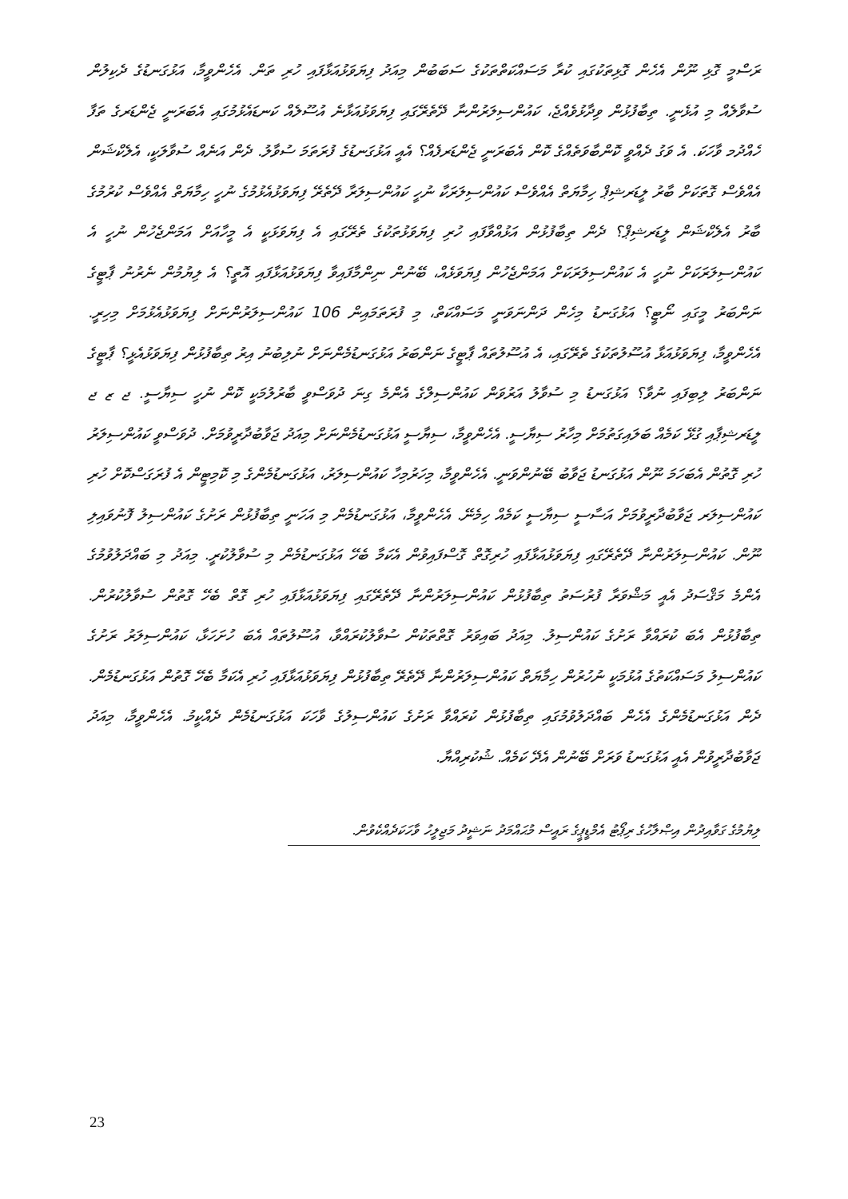ރަސްމީ ގޮޅި ނޫން އެހެން ގޮޅިތަކުގައި ކުރާ މަސައްކަތްތަކުގެ ސަބަބުން މިއަދު ފިޔަވަޅުއަޅާފައި ހުރި ތަން. އެހެންވީމާ، އަޅުގަނޑުގެ ދެކިލުން ސުވާލެއް މި އުޅެނީ. ތިބާފުޅުން ވިދާޅުވެއްޖެ، ކައުންސިލަރުންނާ ދޭތެރޭގައި ފިޔަވަޅުއަޅާނެ އުސޫލެއް ކަނޑައެޅުމުގައި އެބަރަނީ ޖެންޑަރގެ ތަފާ ހެއްދުމ ވާހަކަ. އެ ވަގު ދެއްވީ ކޮންބާވަތެއްގެ ކޮން އެބަރަނީ ޖެންޑަރފެއް؟ އެއީ އަޅުގަނޑުގެ ފުރަތަމަ ސުވާލު. ދެން އަނެއް ސުވާލަކީ، އެލެކްޝަން އެއްވެސް ގޮތަކަށް ބާރު ލީޑަރޝިޕް ހިމާޔަތް އެއްވެސް ކައުންސިލަރަކާ ނުހީ ކައުންސިލަރާ ދޭތެރޭ ފިޔަވަޅުއެޅުމުގެ ނުހީ ހިމާޔަތް އެއްވެސް ކުރުމުގެ ބާރު އެލެކްޝަން ލީޑަރޝިޕް؟ ދެން ތިބާފުޅުން އަޅުއްވާފައި ހުރި ފިޔަވަޅުތަކުގެ ތެރޭގައި އެ ފިޔަވަޅަކީ އެ މީހާއަށް އަމަންޖެހުން ނުހީ އެ ކައުންސިލަރަކަށް ނުހީ އެ ކައުންސިލަރަކަށް އަމަންޖެހުން ފިޔަވަޅެއް، ބޭނުން ނިންމާފައިވާ ފިޔަވަޅުއަޅާފައި އޮތީ؟ އެ ލިޔުމުން ނެރުނު ޕާޓީގެ ނަންބަރު މީގައި ނޯޓީ؟ އަޅުގަނޑު މިހެން ދަންނަވަނީ މަސައްކަތް، މި ފުރަތަމައިން 106 ކައުންސިލަރުންނަށް ފިޔަވަޅުއެޅުމަށް މިހިރީ. އެހެންވީމާ، ފިޔަވަޅުއަޅާ އުސޫލުތަކުގެ ތެރޭގައި، އެ އުސޫލުތައް ޕާޓީގެ ނަންބަރު އަޅުގަނޑުމެންނަށް ނުލިބުނު އިރު ތިބާފުޅުން ފިޔަވަޅުއެޅީ؟ ޕާޓީގެ ނަންބަރު ލިބިފައި ނުވާ؟ އަޅުގަނޑު މި ސުވާލު އަރުވަން ކައުންސިލްގެ އެންމެ ގިނަ ދުވަސްވީ ބާރުލުމަކީ ކޮން ނުހީ ސިޔާސީ. ޖ ޒ ޖ ލީޑަރޝިޕާއި ގުޅޭ ކަމެއް ބަލައިގަތުމަށް މިހާރު ސިޔާސީ. އެހެންވީމާ، ސިޔާސީ އަޅުގަނޑުމެންނަށް މިއަދު ޖަވާބުދާރީވުމަށް. ދުވަސްވީ ކައުންސިލަރު ހުރި ގޮތުން އެބަހަމަ ނޫން އަޅުގަނޑު ޖަވާބު ބޭނުންވަނީ. އެހެންވީމާ، މިހަރުމިހާ ކައުންސިލަރު، އަޅުގަނޑުމެންގެ މި ކޮމިޓީން އެ ފުރަގަސްކޮށް ހުރި ކައުންސިލަރ ޖަވާބުދާރީވުމަށް އަސާސީ ސިޔާސީ ކަމެއް ހިމެނޭ. އެހެންވީމާ، އަޅުގަނޑުމެން މި އަހަނީ ތިބާފުޅުން ރަށުގެ ކައުންސިލު ފޮނުވައިލި ނޫން. ކައުންސިލަރުންނާ ދޭތެރޭގައި ފިޔަވަޅުއަޅާފައި ހުރިގޮތް ގޮސްފައިވުން އެކަމާ ބެހޭ އަޅުގަނޑުމެން މި ސުވާލުކުރީ. މިއަދު މި ބައްދަލުވުމުގެ އެންމެ މަޤްސަދު އެއީ މަޝްވަރާ ފުރުސަތު ތިބާފުޅުން ކައުންސިލަރުންނާ ދޭތެރޭގައި ފިޔަވަޅުއަޅާފައި ހުރި ގޮތް ބެހޭ ގޮތުން ސުވާލުކުރުން. ތިބާފުޅުން އެބަ ކުރައްވާ ރަށުގެ ކައުންސިލު. މިއަދު ބައިވަރު ގޮތްތަކުން ސުވާލުކުރައްވާ، އުސޫލުތައް އެބަ ހުށަހަޅާ، ކައުންސިލަރު ރަށުގެ ކައުންސިލު މަސައްކަތުގެ އުޅުމަކީ ނުހުރުން ހިމާޔަތް ކައުންސިލަރުންނާ ދޭތެރޭ ތިބާފުޅުން ފިޔަވަޅުއަޅާފައި ހުރި އެކަމާ ބެހޭ ގޮތުން އަޅުގަނޑުމެން. ދެން އަޅުގަނޑުމެންގެ އެހެން ބައްދަލުވުމުގައި ތިބާފުޅުން ކުރައްވާ ރަށުގެ ކައުންސިލުގެ ވާހަކަ އަޅުގަނޑުމެން ދެއްކީމު. އެހެންވީމާ، މިއަދު ޖަވާބުދާރީވުން އެއީ އަޅުގަނޑު ވަރަށް ބޭނުން އެދޭ ކަމެއް. ޝުކުރިއްޔާ.
ލިޔުމުގެ ގަވާއިދުން އިޞްލާހުގެ ރިޕޯޓު އެމްޑީޕީގެ ރައީސް މުޙައްމަދު ނަޝީދު މަޖިލީހު ވާހަކަދެއްކެވުން.
23